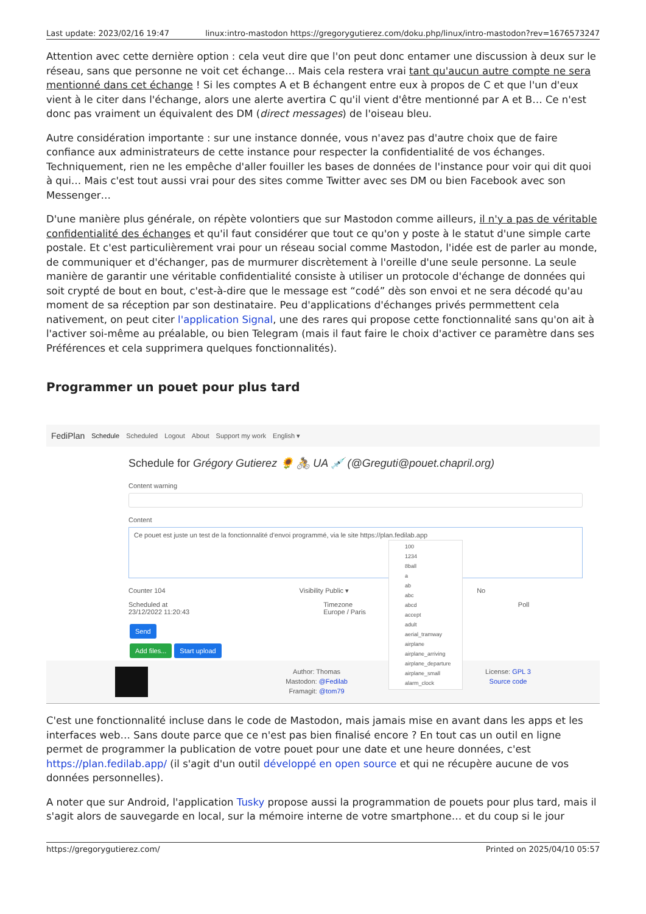Last update: 2023/02/16 19:47 linux:intro-mastodon https://gregorygutierez.com/doku.php/linux/intro-mastodon?rev=1676573247
Attention avec cette dernière option : cela veut dire que l'on peut donc entamer une discussion à deux sur le réseau, sans que personne ne voit cet échange… Mais cela restera vrai tant qu'aucun autre compte ne sera mentionné dans cet échange ! Si les comptes A et B échangent entre eux à propos de C et que l'un d'eux vient à le citer dans l'échange, alors une alerte avertira C qu'il vient d'être mentionné par A et B… Ce n'est donc pas vraiment un équivalent des DM (direct messages) de l'oiseau bleu.
Autre considération importante : sur une instance donnée, vous n'avez pas d'autre choix que de faire confiance aux administrateurs de cette instance pour respecter la confidentialité de vos échanges. Techniquement, rien ne les empêche d'aller fouiller les bases de données de l'instance pour voir qui dit quoi à qui… Mais c'est tout aussi vrai pour des sites comme Twitter avec ses DM ou bien Facebook avec son Messenger…
D'une manière plus générale, on répète volontiers que sur Mastodon comme ailleurs, il n'y a pas de véritable confidentialité des échanges et qu'il faut considérer que tout ce qu'on y poste à le statut d'une simple carte postale. Et c'est particulièrement vrai pour un réseau social comme Mastodon, l'idée est de parler au monde, de communiquer et d'échanger, pas de murmurer discrètement à l'oreille d'une seule personne. La seule manière de garantir une véritable confidentialité consiste à utiliser un protocole d'échange de données qui soit crypté de bout en bout, c'est-à-dire que le message est “codé” dès son envoi et ne sera décodé qu'au moment de sa réception par son destinataire. Peu d'applications d'échanges privés permmettent cela nativement, on peut citer l'application Signal, une des rares qui propose cette fonctionnalité sans qu'on ait à l'activer soi-même au préalable, ou bien Telegram (mais il faut faire le choix d'activer ce paramètre dans ses Préférences et cela supprimera quelques fonctionnalités).
Programmer un pouet pour plus tard
FediPlan Schedule Scheduled Logout About Support my work English ▾
Schedule for Grégory Gutierez 🌻 🚴 UA 💉 (@Greguti@pouet.chapril.org)
Content warning
Content
Ce pouet est juste un test de la fonctionnalité d'envoi programmé, via le site https://plan.fedilab.app
100
1234
8ball
a
ab
abc
abcd
accept
adult
aerial_tramway
airplane
airplane_arriving
airplane_departure
airplane_small
alarm_clock
Counter 104 Visibility Public ▾ No
Scheduled at
23/12/2022 11:20:43 Timezone
Europe / Paris Poll
Send
Add files... Start upload
Author: Thomas
Mastodon: @Fedilab
Framagit: @tom79
License: GPL 3
Source code
C'est une fonctionnalité incluse dans le code de Mastodon, mais jamais mise en avant dans les apps et les interfaces web… Sans doute parce que ce n'est pas bien finalisé encore ? En tout cas un outil en ligne permet de programmer la publication de votre pouet pour une date et une heure données, c'est https://plan.fedilab.app/ (il s'agit d'un outil développé en open source et qui ne récupère aucune de vos données personnelles).
A noter que sur Android, l'application Tusky propose aussi la programmation de pouets pour plus tard, mais il s'agit alors de sauvegarde en local, sur la mémoire interne de votre smartphone… et du coup si le jour
https://gregorygutierez.com/ Printed on 2025/04/10 05:57